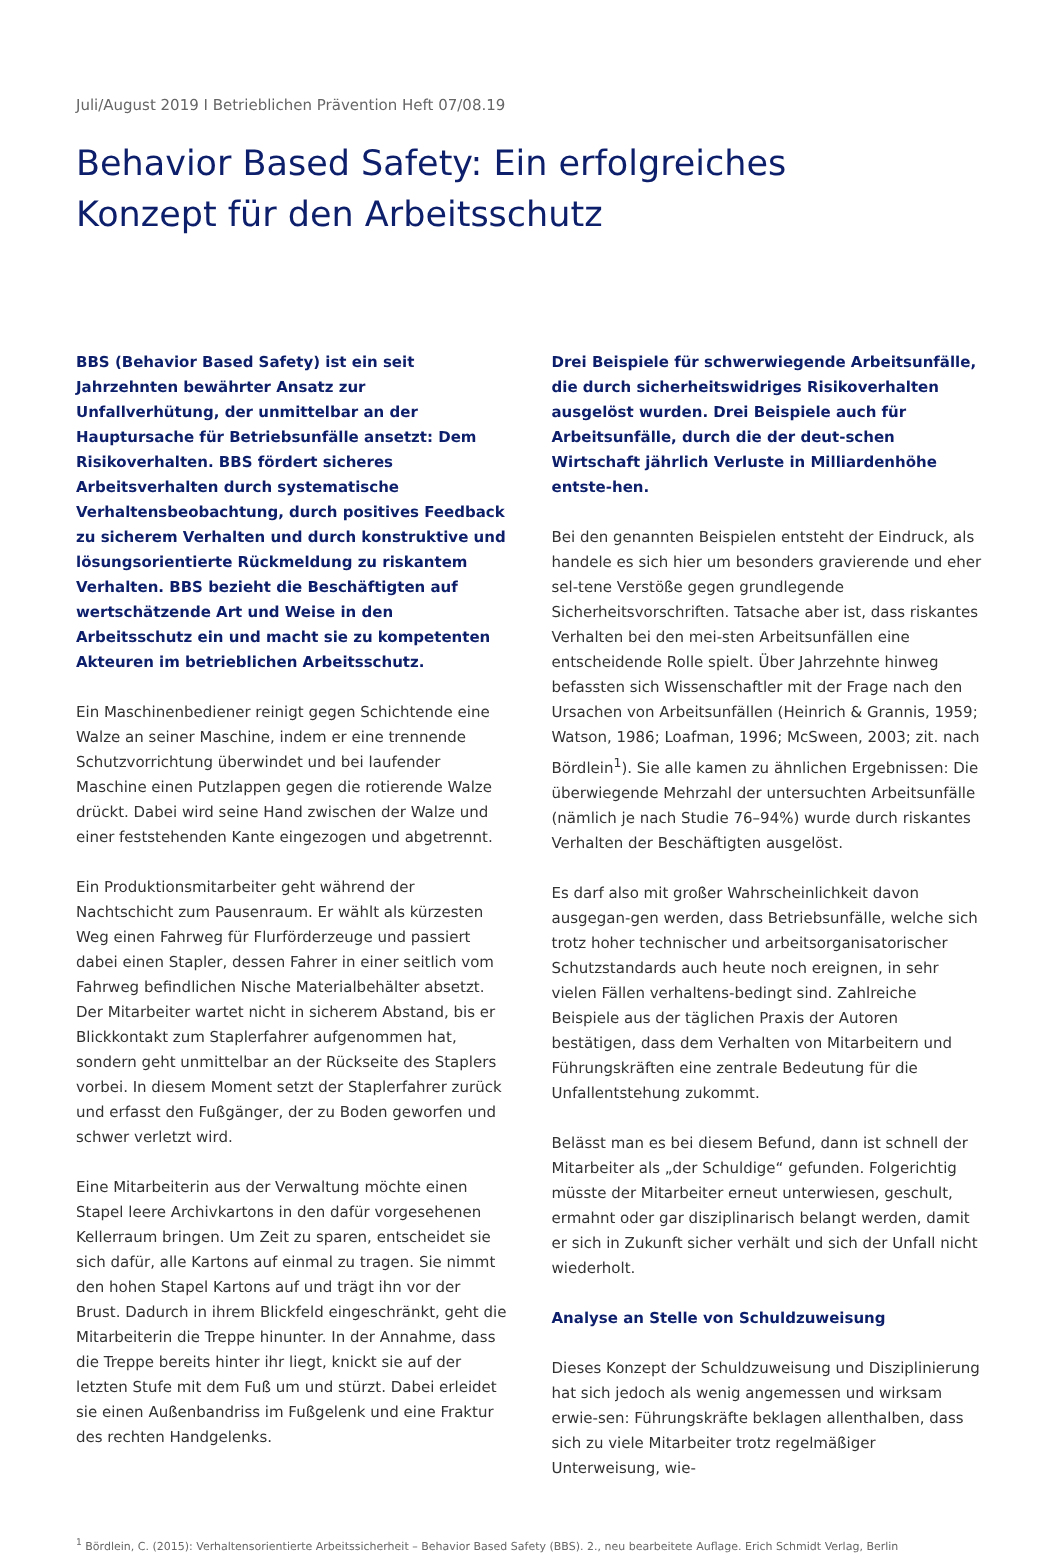Juli/August 2019 I Betrieblichen Prävention Heft 07/08.19
Behavior Based Safety: Ein erfolgreiches
Konzept für den Arbeitsschutz
BBS (Behavior Based Safety) ist ein seit Jahrzehnten bewährter Ansatz zur Unfallverhütung, der unmittelbar an der Hauptursache für Betriebsunfälle ansetzt: Dem Risikoverhalten. BBS fördert sicheres Arbeitsverhalten durch systematische Verhaltensbeobachtung, durch positives Feedback zu sicherem Verhalten und durch konstruktive und lösungsorientierte Rückmeldung zu riskantem Verhalten. BBS bezieht die Beschäftigten auf wertschätzende Art und Weise in den Arbeitsschutz ein und macht sie zu kompetenten Akteuren im betrieblichen Arbeitsschutz.
Ein Maschinenbediener reinigt gegen Schichtende eine Walze an seiner Maschine, indem er eine trennende Schutzvorrichtung überwindet und bei laufender Maschine einen Putzlappen gegen die rotierende Walze drückt. Dabei wird seine Hand zwischen der Walze und einer feststehenden Kante eingezogen und abgetrennt.
Ein Produktionsmitarbeiter geht während der Nachtschicht zum Pausenraum. Er wählt als kürzesten Weg einen Fahrweg für Flurförderzeuge und passiert dabei einen Stapler, dessen Fahrer in einer seitlich vom Fahrweg befindlichen Nische Materialbehälter absetzt. Der Mitarbeiter wartet nicht in sicherem Abstand, bis er Blickkontakt zum Staplerfahrer aufgenommen hat, sondern geht unmittelbar an der Rückseite des Staplers vorbei. In diesem Moment setzt der Staplerfahrer zurück und erfasst den Fußgänger, der zu Boden geworfen und schwer verletzt wird.
Eine Mitarbeiterin aus der Verwaltung möchte einen Stapel leere Archivkartons in den dafür vorgesehenen Kellerraum bringen. Um Zeit zu sparen, entscheidet sie sich dafür, alle Kartons auf einmal zu tragen. Sie nimmt den hohen Stapel Kartons auf und trägt ihn vor der Brust. Dadurch in ihrem Blickfeld eingeschränkt, geht die Mitarbeiterin die Treppe hinunter. In der Annahme, dass die Treppe bereits hinter ihr liegt, knickt sie auf der letzten Stufe mit dem Fuß um und stürzt. Dabei erleidet sie einen Außenbandriss im Fußgelenk und eine Fraktur des rechten Handgelenks.
Drei Beispiele für schwerwiegende Arbeitsunfälle, die durch sicherheitswidriges Risikoverhalten ausgelöst wurden. Drei Beispiele auch für Arbeitsunfälle, durch die der deut-schen Wirtschaft jährlich Verluste in Milliardenhöhe entste-hen.
Bei den genannten Beispielen entsteht der Eindruck, als handele es sich hier um besonders gravierende und eher sel-tene Verstöße gegen grundlegende Sicherheitsvorschriften. Tatsache aber ist, dass riskantes Verhalten bei den mei-sten Arbeitsunfällen eine entscheidende Rolle spielt. Über Jahrzehnte hinweg befassten sich Wissenschaftler mit der Frage nach den Ursachen von Arbeitsunfällen (Heinrich & Grannis, 1959; Watson, 1986; Loafman, 1996; McSween, 2003; zit. nach Bördlein<sup>1</sup>). Sie alle kamen zu ähnlichen Ergebnissen: Die überwiegende Mehrzahl der untersuchten Arbeitsunfälle (nämlich je nach Studie 76–94%) wurde durch riskantes Verhalten der Beschäftigten ausgelöst.
Es darf also mit großer Wahrscheinlichkeit davon ausgegan-gen werden, dass Betriebsunfälle, welche sich trotz hoher technischer und arbeitsorganisatorischer Schutzstandards auch heute noch ereignen, in sehr vielen Fällen verhaltens-bedingt sind. Zahlreiche Beispiele aus der täglichen Praxis der Autoren bestätigen, dass dem Verhalten von Mitarbeitern und Führungskräften eine zentrale Bedeutung für die Unfallentstehung zukommt.
Belässt man es bei diesem Befund, dann ist schnell der Mitarbeiter als „der Schuldige“ gefunden. Folgerichtig müsste der Mitarbeiter erneut unterwiesen, geschult, ermahnt oder gar disziplinarisch belangt werden, damit er sich in Zukunft sicher verhält und sich der Unfall nicht wiederholt.
Analyse an Stelle von Schuldzuweisung
Dieses Konzept der Schuldzuweisung und Disziplinierung hat sich jedoch als wenig angemessen und wirksam erwie-sen: Führungskräfte beklagen allenthalben, dass sich zu viele Mitarbeiter trotz regelmäßiger Unterweisung, wie-
<sup>1</sup> Bördlein, C. (2015): Verhaltensorientierte Arbeitssicherheit – Behavior Based Safety (BBS). 2., neu bearbeitete Auflage. Erich Schmidt Verlag, Berlin